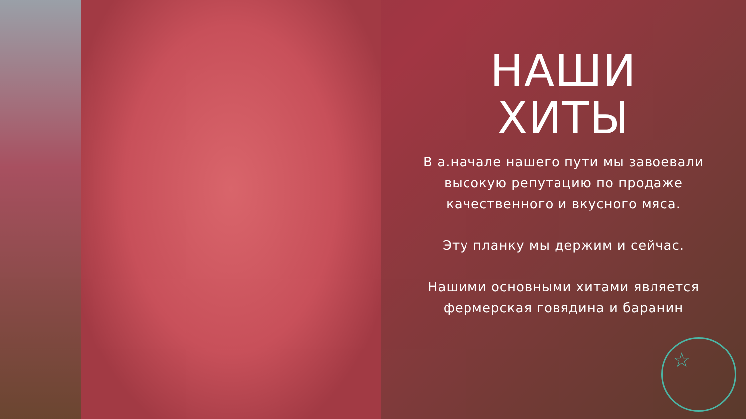НАШИ
ХИТЫ
В а.начале нашего пути мы завоевали
высокую репутацию по продаже
качественного и вкусного мяса.
Эту планку мы держим и сейчас.
Нашими основными хитами является
фермерская говядина и баранин
☆